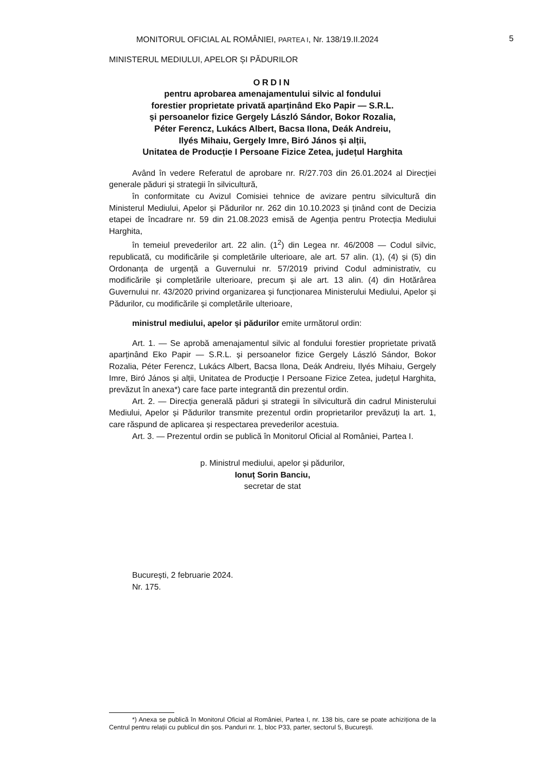MONITORUL OFICIAL AL ROMÂNIEI, PARTEA I, Nr. 138/19.II.2024 5
MINISTERUL MEDIULUI, APELOR ȘI PĂDURILOR
ORDIN
pentru aprobarea amenajamentului silvic al fondului
forestier proprietate privată aparținând Eko Papir — S.R.L.
și persoanelor fizice Gergely László Sándor, Bokor Rozalia,
Péter Ferencz, Lukács Albert, Bacsa Ilona, Deák Andreiu,
Ilyés Mihaiu, Gergely Imre, Biró János și alții,
Unitatea de Producție I Persoane Fizice Zetea, județul Harghita
Având în vedere Referatul de aprobare nr. R/27.703 din 26.01.2024 al Direcției generale păduri și strategii în silvicultură,
în conformitate cu Avizul Comisiei tehnice de avizare pentru silvicultură din Ministerul Mediului, Apelor și Pădurilor nr. 262 din 10.10.2023 și ținând cont de Decizia etapei de încadrare nr. 59 din 21.08.2023 emisă de Agenția pentru Protecția Mediului Harghita,
în temeiul prevederilor art. 22 alin. (1<sup>2</sup>) din Legea nr. 46/2008 — Codul silvic, republicată, cu modificările și completările ulterioare, ale art. 57 alin. (1), (4) și (5) din Ordonanța de urgență a Guvernului nr. 57/2019 privind Codul administrativ, cu modificările și completările ulterioare, precum și ale art. 13 alin. (4) din Hotărârea Guvernului nr. 43/2020 privind organizarea și funcționarea Ministerului Mediului, Apelor și Pădurilor, cu modificările și completările ulterioare,
ministrul mediului, apelor și pădurilor emite următorul ordin:
Art. 1. — Se aprobă amenajamentul silvic al fondului forestier proprietate privată aparținând Eko Papir — S.R.L. și persoanelor fizice Gergely László Sándor, Bokor Rozalia, Péter Ferencz, Lukács Albert, Bacsa Ilona, Deák Andreiu, Ilyés Mihaiu, Gergely Imre, Biró János și alții, Unitatea de Producție I Persoane Fizice Zetea, județul Harghita, prevăzut în anexa*) care face parte integrantă din prezentul ordin.
Art. 2. — Direcția generală păduri și strategii în silvicultură din cadrul Ministerului Mediului, Apelor și Pădurilor transmite prezentul ordin proprietarilor prevăzuți la art. 1, care răspund de aplicarea și respectarea prevederilor acestuia.
Art. 3. — Prezentul ordin se publică în Monitorul Oficial al României, Partea I.
p. Ministrul mediului, apelor și pădurilor,
Ionuț Sorin Banciu,
secretar de stat
București, 2 februarie 2024.
Nr. 175.
*) Anexa se publică în Monitorul Oficial al României, Partea I, nr. 138 bis, care se poate achiziționa de la Centrul pentru relații cu publicul din șos. Panduri nr. 1, bloc P33, parter, sectorul 5, București.